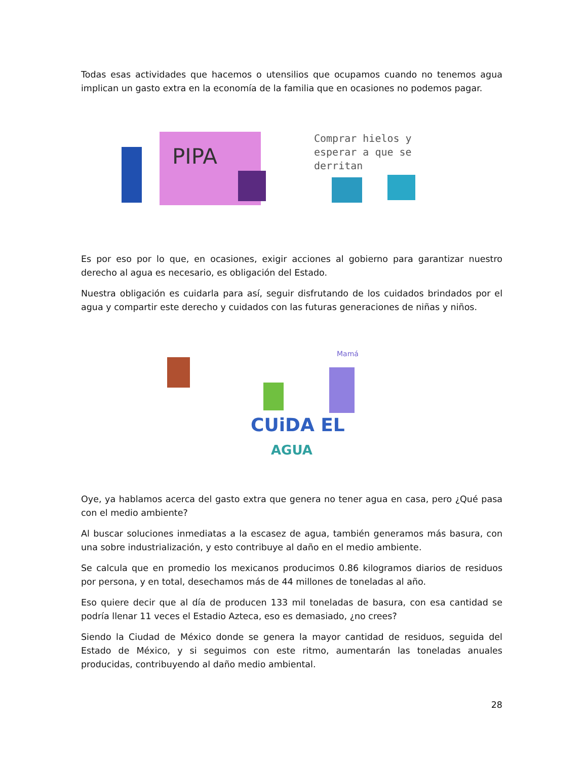Todas esas actividades que hacemos o utensilios que ocupamos cuando no tenemos agua implican un gasto extra en la economía de la familia que en ocasiones no podemos pagar.
PIPA
Comprar hielos y esperar a que se derritan
Es por eso por lo que, en ocasiones, exigir acciones al gobierno para garantizar nuestro derecho al agua es necesario, es obligación del Estado.
Nuestra obligación es cuidarla para así, seguir disfrutando de los cuidados brindados por el agua y compartir este derecho y cuidados con las futuras generaciones de niñas y niños.
Mamá
CUiDA EL
AGUA
Oye, ya hablamos acerca del gasto extra que genera no tener agua en casa, pero ¿Qué pasa con el medio ambiente?
Al buscar soluciones inmediatas a la escasez de agua, también generamos más basura, con una sobre industrialización, y esto contribuye al daño en el medio ambiente.
Se calcula que en promedio los mexicanos producimos 0.86 kilogramos diarios de residuos por persona, y en total, desechamos más de 44 millones de toneladas al año.
Eso quiere decir que al día de producen 133 mil toneladas de basura, con esa cantidad se podría llenar 11 veces el Estadio Azteca, eso es demasiado, ¿no crees?
Siendo la Ciudad de México donde se genera la mayor cantidad de residuos, seguida del Estado de México, y si seguimos con este ritmo, aumentarán las toneladas anuales producidas, contribuyendo al daño medio ambiental.
28